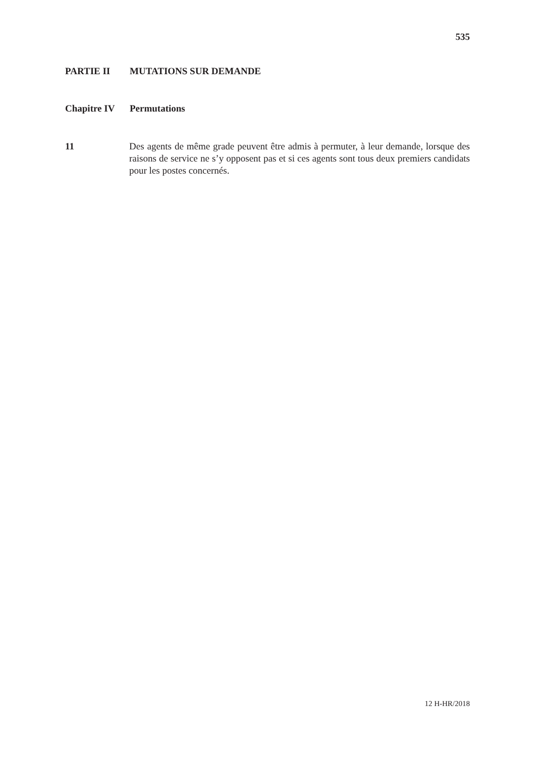535
PARTIE II MUTATIONS SUR DEMANDE
Chapitre IV Permutations
11 Des agents de même grade peuvent être admis à permuter, à leur demande, lorsque des raisons de service ne s’y opposent pas et si ces agents sont tous deux premiers candidats pour les postes concernés.
12 H-HR/2018